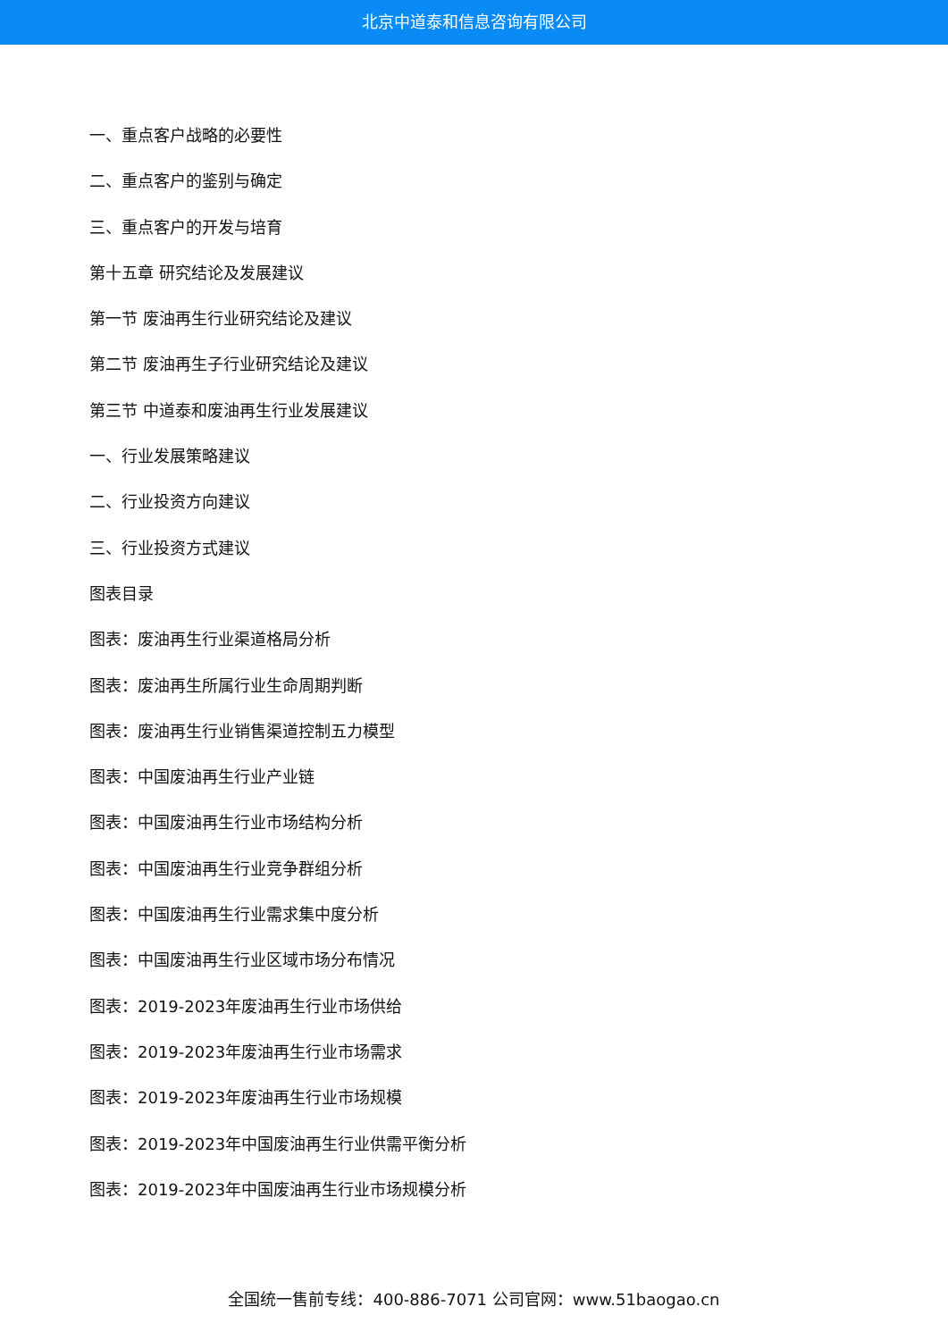北京中道泰和信息咨询有限公司
一、重点客户战略的必要性
二、重点客户的鉴别与确定
三、重点客户的开发与培育
第十五章 研究结论及发展建议
第一节 废油再生行业研究结论及建议
第二节 废油再生子行业研究结论及建议
第三节 中道泰和废油再生行业发展建议
一、行业发展策略建议
二、行业投资方向建议
三、行业投资方式建议
图表目录
图表：废油再生行业渠道格局分析
图表：废油再生所属行业生命周期判断
图表：废油再生行业销售渠道控制五力模型
图表：中国废油再生行业产业链
图表：中国废油再生行业市场结构分析
图表：中国废油再生行业竞争群组分析
图表：中国废油再生行业需求集中度分析
图表：中国废油再生行业区域市场分布情况
图表：2019-2023年废油再生行业市场供给
图表：2019-2023年废油再生行业市场需求
图表：2019-2023年废油再生行业市场规模
图表：2019-2023年中国废油再生行业供需平衡分析
图表：2019-2023年中国废油再生行业市场规模分析
全国统一售前专线：400-886-7071 公司官网：www.51baogao.cn